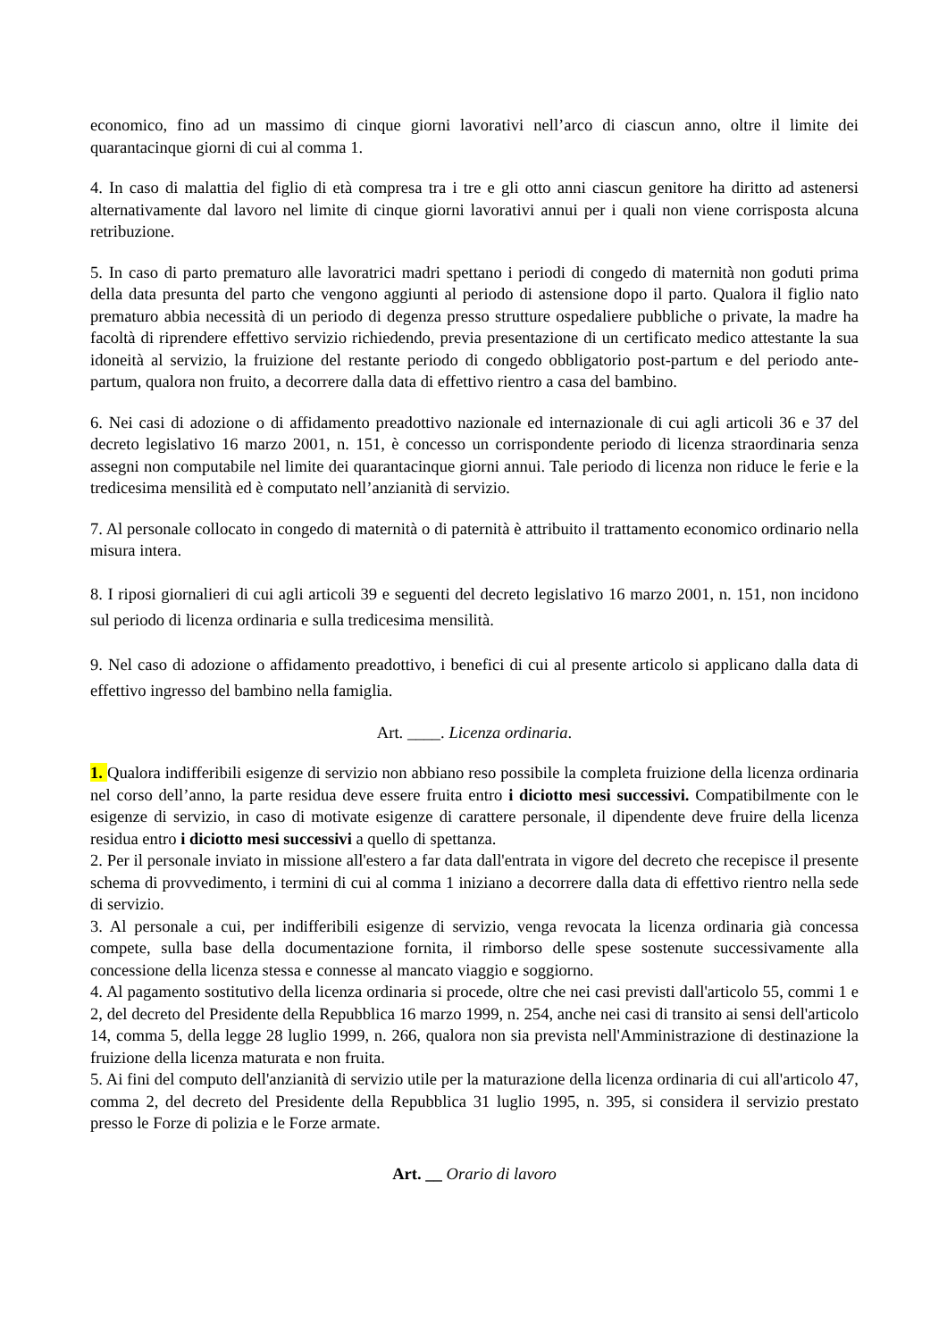economico, fino ad un massimo di cinque giorni lavorativi nell’arco di ciascun anno, oltre il limite dei quarantacinque giorni di cui al comma 1.
4. In caso di malattia del figlio di età compresa tra i tre e gli otto anni ciascun genitore ha diritto ad astenersi alternativamente dal lavoro nel limite di cinque giorni lavorativi annui per i quali non viene corrisposta alcuna retribuzione.
5. In caso di parto prematuro alle lavoratrici madri spettano i periodi di congedo di maternità non goduti prima della data presunta del parto che vengono aggiunti al periodo di astensione dopo il parto. Qualora il figlio nato prematuro abbia necessità di un periodo di degenza presso strutture ospedaliere pubbliche o private, la madre ha facoltà di riprendere effettivo servizio richiedendo, previa presentazione di un certificato medico attestante la sua idoneità al servizio, la fruizione del restante periodo di congedo obbligatorio post-partum e del periodo ante-partum, qualora non fruito, a decorrere dalla data di effettivo rientro a casa del bambino.
6. Nei casi di adozione o di affidamento preadottivo nazionale ed internazionale di cui agli articoli 36 e 37 del decreto legislativo 16 marzo 2001, n. 151, è concesso un corrispondente periodo di licenza straordinaria senza assegni non computabile nel limite dei quarantacinque giorni annui. Tale periodo di licenza non riduce le ferie e la tredicesima mensilità ed è computato nell’anzianità di servizio.
7. Al personale collocato in congedo di maternità o di paternità è attribuito il trattamento economico ordinario nella misura intera.
8. I riposi giornalieri di cui agli articoli 39 e seguenti del decreto legislativo 16 marzo 2001, n. 151, non incidono sul periodo di licenza ordinaria e sulla tredicesima mensilità.
9. Nel caso di adozione o affidamento preadottivo, i benefici di cui al presente articolo si applicano dalla data di effettivo ingresso del bambino nella famiglia.
Art. ____. Licenza ordinaria.
1. Qualora indifferibili esigenze di servizio non abbiano reso possibile la completa fruizione della licenza ordinaria nel corso dell’anno, la parte residua deve essere fruita entro i diciotto mesi successivi. Compatibilmente con le esigenze di servizio, in caso di motivate esigenze di carattere personale, il dipendente deve fruire della licenza residua entro i diciotto mesi successivi a quello di spettanza.
2. Per il personale inviato in missione all'estero a far data dall'entrata in vigore del decreto che recepisce il presente schema di provvedimento, i termini di cui al comma 1 iniziano a decorrere dalla data di effettivo rientro nella sede di servizio.
3. Al personale a cui, per indifferibili esigenze di servizio, venga revocata la licenza ordinaria già concessa compete, sulla base della documentazione fornita, il rimborso delle spese sostenute successivamente alla concessione della licenza stessa e connesse al mancato viaggio e soggiorno.
4. Al pagamento sostitutivo della licenza ordinaria si procede, oltre che nei casi previsti dall'articolo 55, commi 1 e 2, del decreto del Presidente della Repubblica 16 marzo 1999, n. 254, anche nei casi di transito ai sensi dell'articolo 14, comma 5, della legge 28 luglio 1999, n. 266, qualora non sia prevista nell'Amministrazione di destinazione la fruizione della licenza maturata e non fruita.
5. Ai fini del computo dell'anzianità di servizio utile per la maturazione della licenza ordinaria di cui all'articolo 47, comma 2, del decreto del Presidente della Repubblica 31 luglio 1995, n. 395, si considera il servizio prestato presso le Forze di polizia e le Forze armate.
Art. __ Orario di lavoro